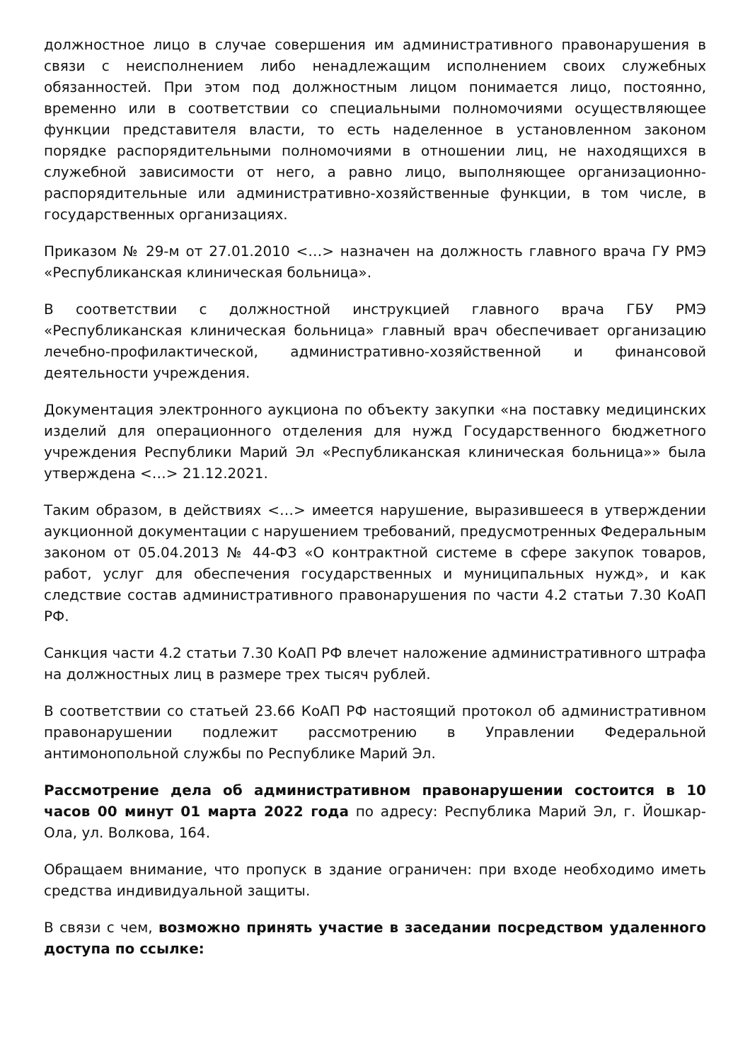должностное лицо в случае совершения им административного правонарушения в связи с неисполнением либо ненадлежащим исполнением своих служебных обязанностей. При этом под должностным лицом понимается лицо, постоянно, временно или в соответствии со специальными полномочиями осуществляющее функции представителя власти, то есть наделенное в установленном законом порядке распорядительными полномочиями в отношении лиц, не находящихся в служебной зависимости от него, а равно лицо, выполняющее организационно-распорядительные или административно-хозяйственные функции, в том числе, в государственных организациях.
Приказом № 29-м от 27.01.2010 <…> назначен на должность главного врача ГУ РМЭ «Республиканская клиническая больница».
В соответствии с должностной инструкцией главного врача ГБУ РМЭ «Республиканская клиническая больница» главный врач обеспечивает организацию лечебно-профилактической, административно-хозяйственной и финансовой деятельности учреждения.
Документация электронного аукциона по объекту закупки «на поставку медицинских изделий для операционного отделения для нужд Государственного бюджетного учреждения Республики Марий Эл «Республиканская клиническая больница»» была утверждена <…> 21.12.2021.
Таким образом, в действиях <…> имеется нарушение, выразившееся в утверждении аукционной документации с нарушением требований, предусмотренных Федеральным законом от 05.04.2013 № 44-ФЗ «О контрактной системе в сфере закупок товаров, работ, услуг для обеспечения государственных и муниципальных нужд», и как следствие состав административного правонарушения по части 4.2 статьи 7.30 КоАП РФ.
Санкция части 4.2 статьи 7.30 КоАП РФ влечет наложение административного штрафа на должностных лиц в размере трех тысяч рублей.
В соответствии со статьей 23.66 КоАП РФ настоящий протокол об административном правонарушении подлежит рассмотрению в Управлении Федеральной антимонопольной службы по Республике Марий Эл.
Рассмотрение дела об административном правонарушении состоится в 10 часов 00 минут 01 марта 2022 года по адресу: Республика Марий Эл, г. Йошкар-Ола, ул. Волкова, 164.
Обращаем внимание, что пропуск в здание ограничен: при входе необходимо иметь средства индивидуальной защиты.
В связи с чем, возможно принять участие в заседании посредством удаленного доступа по ссылке: